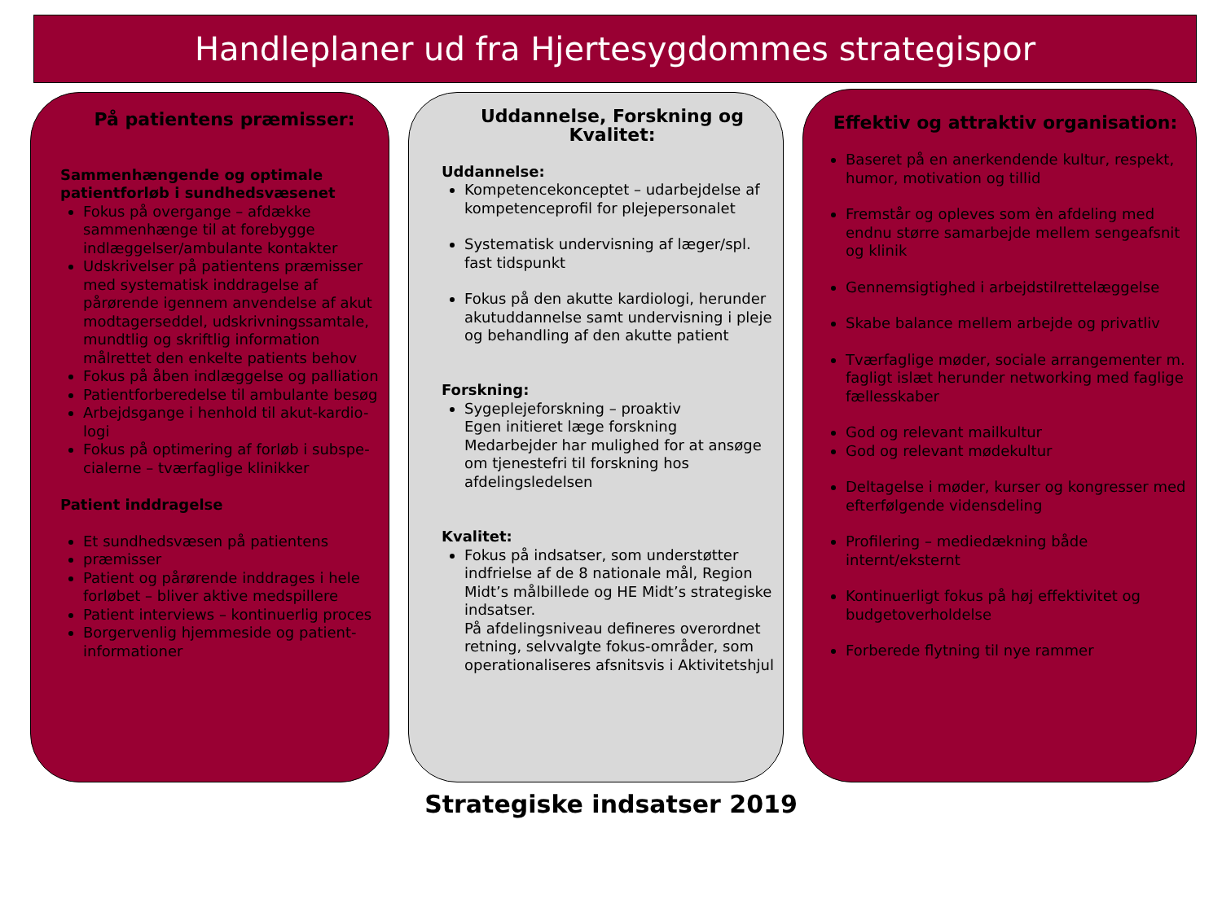Handleplaner ud fra Hjertesygdommes strategispor
På patientens præmisser:
Sammenhængende og optimale patientforløb i sundhedsvæsenet
Fokus på overgange – afdække sammenhænge til at forebygge indlæggelser/ambulante kontakter
Udskrivelser på patientens præmisser med systematisk inddragelse af pårørende igennem anvendelse af akut modtagerseddel, udskrivningssamtale, mundtlig og skriftlig information målrettet den enkelte patients behov
Fokus på åben indlæggelse og palliation
Patientforberedelse til ambulante besøg
Arbejdsgange i henhold til akut-kardio-logi
Fokus på optimering af forløb i subspe-cialerne – tværfaglige klinikker
Patient inddragelse
Et sundhedsvæsen på patientens
præmisser
Patient og pårørende inddrages i hele forløbet – bliver aktive medspillere
Patient interviews – kontinuerlig proces
Borgervenlig hjemmeside og patient-informationer
Uddannelse, Forskning og Kvalitet:
Uddannelse:
Kompetencekonceptet – udarbejdelse af kompetenceprofil for plejepersonalet
Systematisk undervisning af læger/spl. fast tidspunkt
Fokus på den akutte kardiologi, herunder akutuddannelse samt undervisning i pleje og behandling af den akutte patient
Forskning:
Sygeplejeforskning – proaktiv
Egen initieret læge forskning
Medarbejder har mulighed for at ansøge om tjenestefri til forskning hos afdelingsledelsen
Kvalitet:
Fokus på indsatser, som understøtter indfrielse af de 8 nationale mål, Region Midt’s målbillede og HE Midt’s strategiske indsatser.
På afdelingsniveau defineres overordnet retning, selvvalgte fokus-områder, som operationaliseres afsnitsvis i Aktivitetshjul
Effektiv og attraktiv organisation:
Baseret på en anerkendende kultur, respekt, humor, motivation og tillid
Fremstår og opleves som èn afdeling med endnu større samarbejde mellem sengeafsnit og klinik
Gennemsigtighed i arbejdstilrettelæggelse
Skabe balance mellem arbejde og privatliv
Tværfaglige møder, sociale arrangementer m. fagligt islæt herunder networking med faglige fællesskaber
God og relevant mailkultur
God og relevant mødekultur
Deltagelse i møder, kurser og kongresser med efterfølgende vidensdeling
Profilering – mediedækning både internt/eksternt
Kontinuerligt fokus på høj effektivitet og budgetoverholdelse
Forberede flytning til nye rammer
Strategiske indsatser 2019